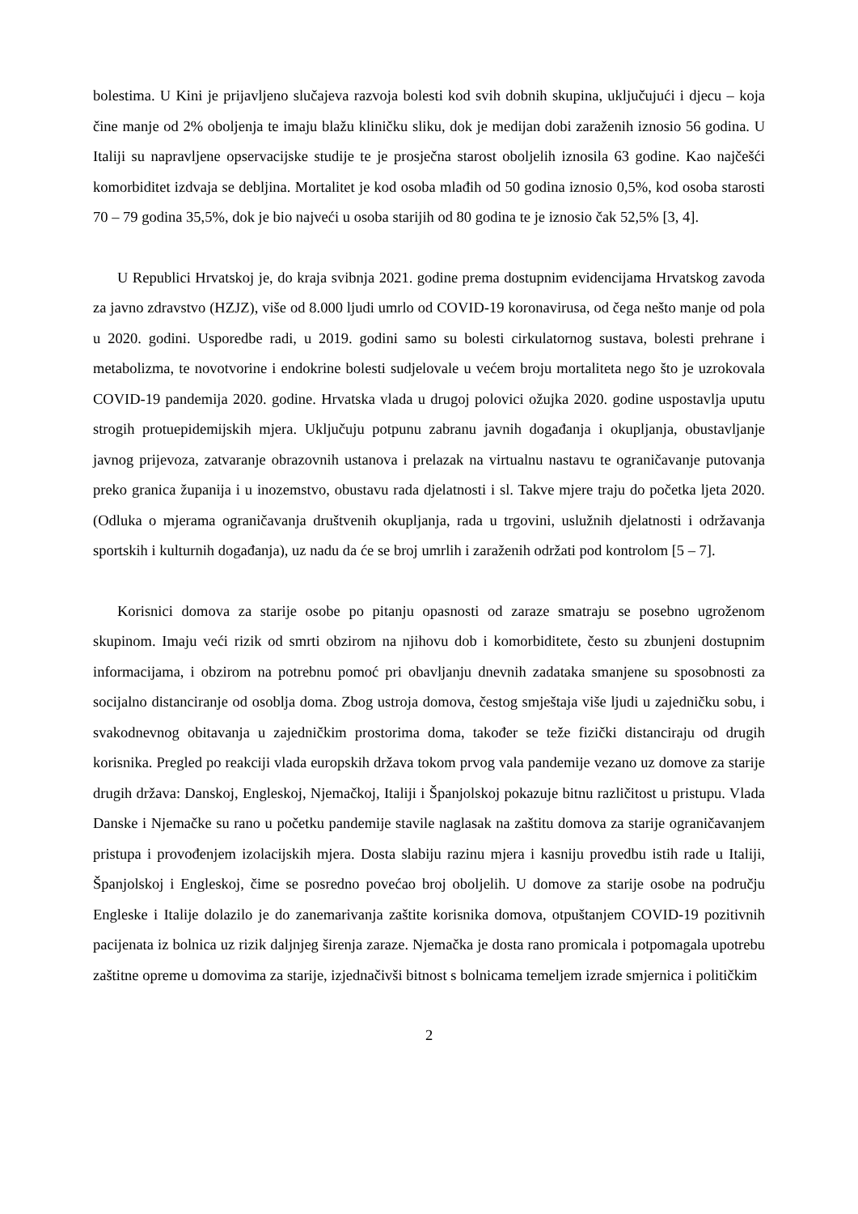bolestima. U Kini je prijavljeno slučajeva razvoja bolesti kod svih dobnih skupina, uključujući i djecu – koja čine manje od 2% oboljenja te imaju blažu kliničku sliku, dok je medijan dobi zaraženih iznosio 56 godina. U Italiji su napravljene opservacijske studije te je prosječna starost oboljelih iznosila 63 godine. Kao najčešći komorbiditet izdvaja se debljina. Mortalitet je kod osoba mlađih od 50 godina iznosio 0,5%, kod osoba starosti 70 – 79 godina 35,5%, dok je bio najveći u osoba starijih od 80 godina te je iznosio čak 52,5% [3, 4].
U Republici Hrvatskoj je, do kraja svibnja 2021. godine prema dostupnim evidencijama Hrvatskog zavoda za javno zdravstvo (HZJZ), više od 8.000 ljudi umrlo od COVID-19 koronavirusa, od čega nešto manje od pola u 2020. godini. Usporedbe radi, u 2019. godini samo su bolesti cirkulatornog sustava, bolesti prehrane i metabolizma, te novotvorine i endokrine bolesti sudjelovale u većem broju mortaliteta nego što je uzrokovala COVID-19 pandemija 2020. godine. Hrvatska vlada u drugoj polovici ožujka 2020. godine uspostavlja uputu strogih protuepidemijskih mjera. Uključuju potpunu zabranu javnih događanja i okupljanja, obustavljanje javnog prijevoza, zatvaranje obrazovnih ustanova i prelazak na virtualnu nastavu te ograničavanje putovanja preko granica županija i u inozemstvo, obustavu rada djelatnosti i sl. Takve mjere traju do početka ljeta 2020. (Odluka o mjerama ograničavanja društvenih okupljanja, rada u trgovini, uslužnih djelatnosti i održavanja sportskih i kulturnih događanja), uz nadu da će se broj umrlih i zaraženih održati pod kontrolom [5 – 7].
Korisnici domova za starije osobe po pitanju opasnosti od zaraze smatraju se posebno ugroženom skupinom. Imaju veći rizik od smrti obzirom na njihovu dob i komorbiditete, često su zbunjeni dostupnim informacijama, i obzirom na potrebnu pomoć pri obavljanju dnevnih zadataka smanjene su sposobnosti za socijalno distanciranje od osoblja doma. Zbog ustroja domova, čestog smještaja više ljudi u zajedničku sobu, i svakodnevnog obitavanja u zajedničkim prostorima doma, također se teže fizički distanciraju od drugih korisnika. Pregled po reakciji vlada europskih država tokom prvog vala pandemije vezano uz domove za starije drugih država: Danskoj, Engleskoj, Njemačkoj, Italiji i Španjolskoj pokazuje bitnu različitost u pristupu. Vlada Danske i Njemačke su rano u početku pandemije stavile naglasak na zaštitu domova za starije ograničavanjem pristupa i provođenjem izolacijskih mjera. Dosta slabiju razinu mjera i kasniju provedbu istih rade u Italiji, Španjolskoj i Engleskoj, čime se posredno povećao broj oboljelih. U domove za starije osobe na području Engleske i Italije dolazilo je do zanemarivanja zaštite korisnika domova, otpuštanjem COVID-19 pozitivnih pacijenata iz bolnica uz rizik daljnjeg širenja zaraze. Njemačka je dosta rano promicala i potpomagala upotrebu zaštitne opreme u domovima za starije, izjednačivši bitnost s bolnicama temeljem izrade smjernica i političkim
2